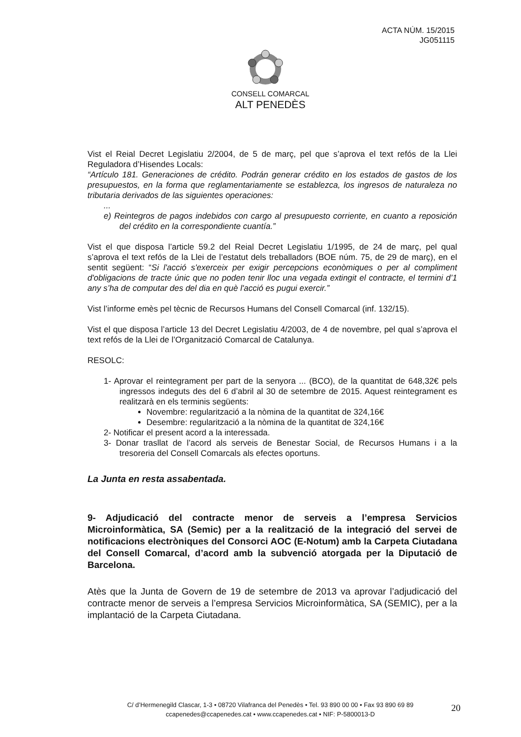ACTA NÚM. 15/2015
JG051115
CONSELL COMARCAL
ALT PENEDÈS
Vist el Reial Decret Legislatiu 2/2004, de 5 de març, pel que s’aprova el text refós de la Llei Reguladora d’Hisendes Locals:
“Artículo 181. Generaciones de crédito. Podrán generar crédito en los estados de gastos de los presupuestos, en la forma que reglamentariamente se establezca, los ingresos de naturaleza no tributaria derivados de las siguientes operaciones:
...
e) Reintegros de pagos indebidos con cargo al presupuesto corriente, en cuanto a reposición del crédito en la correspondiente cuantía.”
Vist el que disposa l’article 59.2 del Reial Decret Legislatiu 1/1995, de 24 de març, pel qual s’aprova el text refós de la Llei de l’estatut dels treballadors (BOE núm. 75, de 29 de març), en el sentit següent: “Si l'acció s'exerceix per exigir percepcions econòmiques o per al compliment d'obligacions de tracte únic que no poden tenir lloc una vegada extingit el contracte, el termini d’1 any s’ha de computar des del dia en què l'acció es pugui exercir.”
Vist l’informe emès pel tècnic de Recursos Humans del Consell Comarcal (inf. 132/15).
Vist el que disposa l’article 13 del Decret Legislatiu 4/2003, de 4 de novembre, pel qual s’aprova el text refós de la Llei de l’Organització Comarcal de Catalunya.
RESOLC:
1- Aprovar el reintegrament per part de la senyora ... (BCO), de la quantitat de 648,32€ pels ingressos indeguts des del 6 d’abril al 30 de setembre de 2015. Aquest reintegrament es realitzarà en els terminis següents:
Novembre: regularització a la nòmina de la quantitat de 324,16€
Desembre: regularització a la nòmina de la quantitat de 324,16€
2- Notificar el present acord a la interessada.
3- Donar trasllat de l’acord als serveis de Benestar Social, de Recursos Humans i a la tresoreria del Consell Comarcals als efectes oportuns.
La Junta en resta assabentada.
9- Adjudicació del contracte menor de serveis a l’empresa Servicios Microinformàtica, SA (Semic) per a la realització de la integració del servei de notificacions electròniques del Consorci AOC (E-Notum) amb la Carpeta Ciutadana del Consell Comarcal, d’acord amb la subvenció atorgada per la Diputació de Barcelona.
Atès que la Junta de Govern de 19 de setembre de 2013 va aprovar l’adjudicació del contracte menor de serveis a l’empresa Servicios Microinformàtica, SA (SEMIC), per a la implantació de la Carpeta Ciutadana.
C/ d’Hermenegild Clascar, 1-3 • 08720 Vilafranca del Penedès • Tel. 93 890 00 00 • Fax 93 890 69 89
ccapenedes@ccapenedes.cat • www.ccapenedes.cat • NIF: P-5800013-D
20